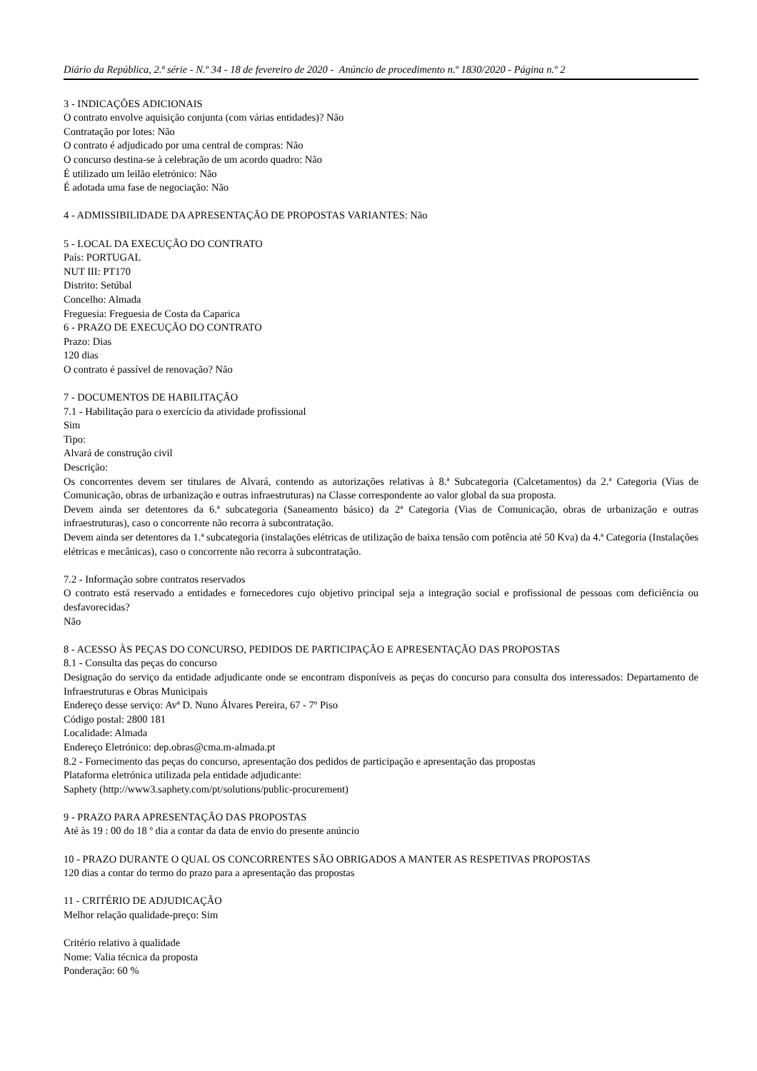Diário da República, 2.ª série - N.º 34 - 18 de fevereiro de 2020 - Anúncio de procedimento n.º 1830/2020 - Página n.º 2
3 - INDICAÇÕES ADICIONAIS
O contrato envolve aquisição conjunta (com várias entidades)? Não
Contratação por lotes: Não
O contrato é adjudicado por uma central de compras: Não
O concurso destina-se à celebração de um acordo quadro: Não
É utilizado um leilão eletrónico: Não
É adotada uma fase de negociação: Não
4 - ADMISSIBILIDADE DA APRESENTAÇÃO DE PROPOSTAS VARIANTES: Não
5 - LOCAL DA EXECUÇÃO DO CONTRATO
País: PORTUGAL
NUT III: PT170
Distrito: Setúbal
Concelho: Almada
Freguesia: Freguesia de Costa da Caparica
6 - PRAZO DE EXECUÇÃO DO CONTRATO
Prazo: Dias
120 dias
O contrato é passível de renovação? Não
7 - DOCUMENTOS DE HABILITAÇÃO
7.1 - Habilitação para o exercício da atividade profissional
Sim
Tipo:
Alvará de construção civil
Descrição:
Os concorrentes devem ser titulares de Alvará, contendo as autorizações relativas à 8.ª Subcategoria (Calcetamentos) da 2.ª Categoria (Vias de Comunicação, obras de urbanização e outras infraestruturas) na Classe correspondente ao valor global da sua proposta.
Devem ainda ser detentores da 6.ª subcategoria (Saneamento básico) da 2ª Categoria (Vias de Comunicação, obras de urbanização e outras infraestruturas), caso o concorrente não recorra à subcontratação.
Devem ainda ser detentores da 1.ª subcategoria (instalações elétricas de utilização de baixa tensão com potência até 50 Kva) da 4.ª Categoria (Instalações elétricas e mecânicas), caso o concorrente não recorra à subcontratação.
7.2 - Informação sobre contratos reservados
O contrato está reservado a entidades e fornecedores cujo objetivo principal seja a integração social e profissional de pessoas com deficiência ou desfavorecidas?
Não
8 - ACESSO ÀS PEÇAS DO CONCURSO, PEDIDOS DE PARTICIPAÇÃO E APRESENTAÇÃO DAS PROPOSTAS
8.1 - Consulta das peças do concurso
Designação do serviço da entidade adjudicante onde se encontram disponíveis as peças do concurso para consulta dos interessados: Departamento de Infraestruturas e Obras Municipais
Endereço desse serviço: Avª D. Nuno Álvares Pereira, 67 - 7º Piso
Código postal: 2800 181
Localidade: Almada
Endereço Eletrónico: dep.obras@cma.m-almada.pt
8.2 - Fornecimento das peças do concurso, apresentação dos pedidos de participação e apresentação das propostas
Plataforma eletrónica utilizada pela entidade adjudicante:
Saphety (http://www3.saphety.com/pt/solutions/public-procurement)
9 - PRAZO PARA APRESENTAÇÃO DAS PROPOSTAS
Até às 19 : 00 do 18 º dia a contar da data de envio do presente anúncio
10 - PRAZO DURANTE O QUAL OS CONCORRENTES SÃO OBRIGADOS A MANTER AS RESPETIVAS PROPOSTAS
120 dias a contar do termo do prazo para a apresentação das propostas
11 - CRITÉRIO DE ADJUDICAÇÃO
Melhor relação qualidade-preço: Sim
Critério relativo à qualidade
Nome: Valia técnica da proposta
Ponderação: 60 %